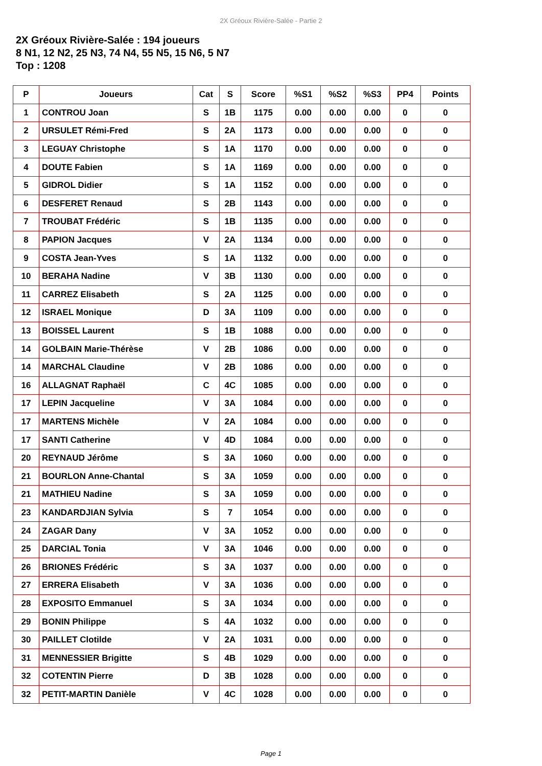2X Gréoux Rivière-Salée - Partie 2
2X Gréoux Rivière-Salée : 194 joueurs
8 N1, 12 N2, 25 N3, 74 N4, 55 N5, 15 N6, 5 N7
Top : 1208
| P | Joueurs | Cat | S | Score | %S1 | %S2 | %S3 | PP4 | Points |
| --- | --- | --- | --- | --- | --- | --- | --- | --- | --- |
| 1 | CONTROU Joan | S | 1B | 1175 | 0.00 | 0.00 | 0.00 | 0 | 0 |
| 2 | URSULET Rémi-Fred | S | 2A | 1173 | 0.00 | 0.00 | 0.00 | 0 | 0 |
| 3 | LEGUAY Christophe | S | 1A | 1170 | 0.00 | 0.00 | 0.00 | 0 | 0 |
| 4 | DOUTE Fabien | S | 1A | 1169 | 0.00 | 0.00 | 0.00 | 0 | 0 |
| 5 | GIDROL Didier | S | 1A | 1152 | 0.00 | 0.00 | 0.00 | 0 | 0 |
| 6 | DESFERET Renaud | S | 2B | 1143 | 0.00 | 0.00 | 0.00 | 0 | 0 |
| 7 | TROUBAT Frédéric | S | 1B | 1135 | 0.00 | 0.00 | 0.00 | 0 | 0 |
| 8 | PAPION Jacques | V | 2A | 1134 | 0.00 | 0.00 | 0.00 | 0 | 0 |
| 9 | COSTA Jean-Yves | S | 1A | 1132 | 0.00 | 0.00 | 0.00 | 0 | 0 |
| 10 | BERAHA Nadine | V | 3B | 1130 | 0.00 | 0.00 | 0.00 | 0 | 0 |
| 11 | CARREZ Elisabeth | S | 2A | 1125 | 0.00 | 0.00 | 0.00 | 0 | 0 |
| 12 | ISRAEL Monique | D | 3A | 1109 | 0.00 | 0.00 | 0.00 | 0 | 0 |
| 13 | BOISSEL Laurent | S | 1B | 1088 | 0.00 | 0.00 | 0.00 | 0 | 0 |
| 14 | GOLBAIN Marie-Thérèse | V | 2B | 1086 | 0.00 | 0.00 | 0.00 | 0 | 0 |
| 14 | MARCHAL Claudine | V | 2B | 1086 | 0.00 | 0.00 | 0.00 | 0 | 0 |
| 16 | ALLAGNAT Raphaël | C | 4C | 1085 | 0.00 | 0.00 | 0.00 | 0 | 0 |
| 17 | LEPIN Jacqueline | V | 3A | 1084 | 0.00 | 0.00 | 0.00 | 0 | 0 |
| 17 | MARTENS Michèle | V | 2A | 1084 | 0.00 | 0.00 | 0.00 | 0 | 0 |
| 17 | SANTI Catherine | V | 4D | 1084 | 0.00 | 0.00 | 0.00 | 0 | 0 |
| 20 | REYNAUD Jérôme | S | 3A | 1060 | 0.00 | 0.00 | 0.00 | 0 | 0 |
| 21 | BOURLON Anne-Chantal | S | 3A | 1059 | 0.00 | 0.00 | 0.00 | 0 | 0 |
| 21 | MATHIEU Nadine | S | 3A | 1059 | 0.00 | 0.00 | 0.00 | 0 | 0 |
| 23 | KANDARDJIAN Sylvia | S | 7 | 1054 | 0.00 | 0.00 | 0.00 | 0 | 0 |
| 24 | ZAGAR Dany | V | 3A | 1052 | 0.00 | 0.00 | 0.00 | 0 | 0 |
| 25 | DARCIAL Tonia | V | 3A | 1046 | 0.00 | 0.00 | 0.00 | 0 | 0 |
| 26 | BRIONES Frédéric | S | 3A | 1037 | 0.00 | 0.00 | 0.00 | 0 | 0 |
| 27 | ERRERA Elisabeth | V | 3A | 1036 | 0.00 | 0.00 | 0.00 | 0 | 0 |
| 28 | EXPOSITO Emmanuel | S | 3A | 1034 | 0.00 | 0.00 | 0.00 | 0 | 0 |
| 29 | BONIN Philippe | S | 4A | 1032 | 0.00 | 0.00 | 0.00 | 0 | 0 |
| 30 | PAILLET Clotilde | V | 2A | 1031 | 0.00 | 0.00 | 0.00 | 0 | 0 |
| 31 | MENNESSIER Brigitte | S | 4B | 1029 | 0.00 | 0.00 | 0.00 | 0 | 0 |
| 32 | COTENTIN Pierre | D | 3B | 1028 | 0.00 | 0.00 | 0.00 | 0 | 0 |
| 32 | PETIT-MARTIN Danièle | V | 4C | 1028 | 0.00 | 0.00 | 0.00 | 0 | 0 |
Page 1